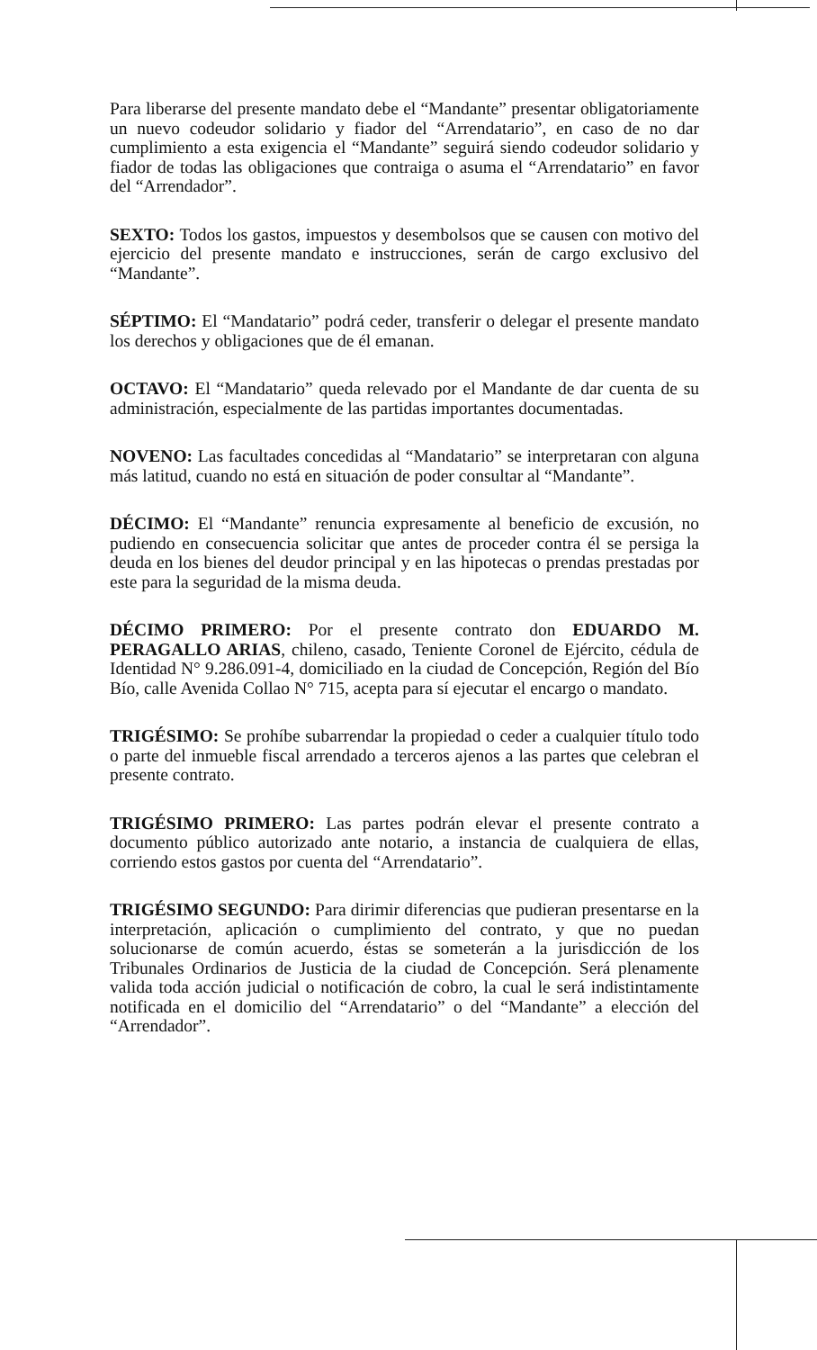Para liberarse del presente mandato debe el “Mandante” presentar obligatoriamente un nuevo codeudor solidario y fiador del “Arrendatario”, en caso de no dar cumplimiento a esta exigencia el “Mandante” seguirá siendo codeudor solidario y fiador de todas las obligaciones que contraiga o asuma el “Arrendatario” en favor del “Arrendador”.
SEXTO: Todos los gastos, impuestos y desembolsos que se causen con motivo del ejercicio del presente mandato e instrucciones, serán de cargo exclusivo del “Mandante”.
SÉPTIMO: El “Mandatario” podrá ceder, transferir o delegar el presente mandato los derechos y obligaciones que de él emanan.
OCTAVO: El “Mandatario” queda relevado por el Mandante de dar cuenta de su administración, especialmente de las partidas importantes documentadas.
NOVENO: Las facultades concedidas al “Mandatario” se interpretaran con alguna más latitud, cuando no está en situación de poder consultar al “Mandante”.
DÉCIMO: El “Mandante” renuncia expresamente al beneficio de excusión, no pudiendo en consecuencia solicitar que antes de proceder contra él se persiga la deuda en los bienes del deudor principal y en las hipotecas o prendas prestadas por este para la seguridad de la misma deuda.
DÉCIMO PRIMERO: Por el presente contrato don EDUARDO M. PERAGALLO ARIAS, chileno, casado, Teniente Coronel de Ejército, cédula de Identidad N° 9.286.091-4, domiciliado en la ciudad de Concepción, Región del Bío Bío, calle Avenida Collao N° 715, acepta para sí ejecutar el encargo o mandato.
TRIGÉSIMO: Se prohíbe subarrendar la propiedad o ceder a cualquier título todo o parte del inmueble fiscal arrendado a terceros ajenos a las partes que celebran el presente contrato.
TRIGÉSIMO PRIMERO: Las partes podrán elevar el presente contrato a documento público autorizado ante notario, a instancia de cualquiera de ellas, corriendo estos gastos por cuenta del “Arrendatario”.
TRIGÉSIMO SEGUNDO: Para dirimir diferencias que pudieran presentarse en la interpretación, aplicación o cumplimiento del contrato, y que no puedan solucionarse de común acuerdo, éstas se someterán a la jurisdicción de los Tribunales Ordinarios de Justicia de la ciudad de Concepción. Será plenamente valida toda acción judicial o notificación de cobro, la cual le será indistintamente notificada en el domicilio del “Arrendatario” o del “Mandante” a elección del “Arrendador”.